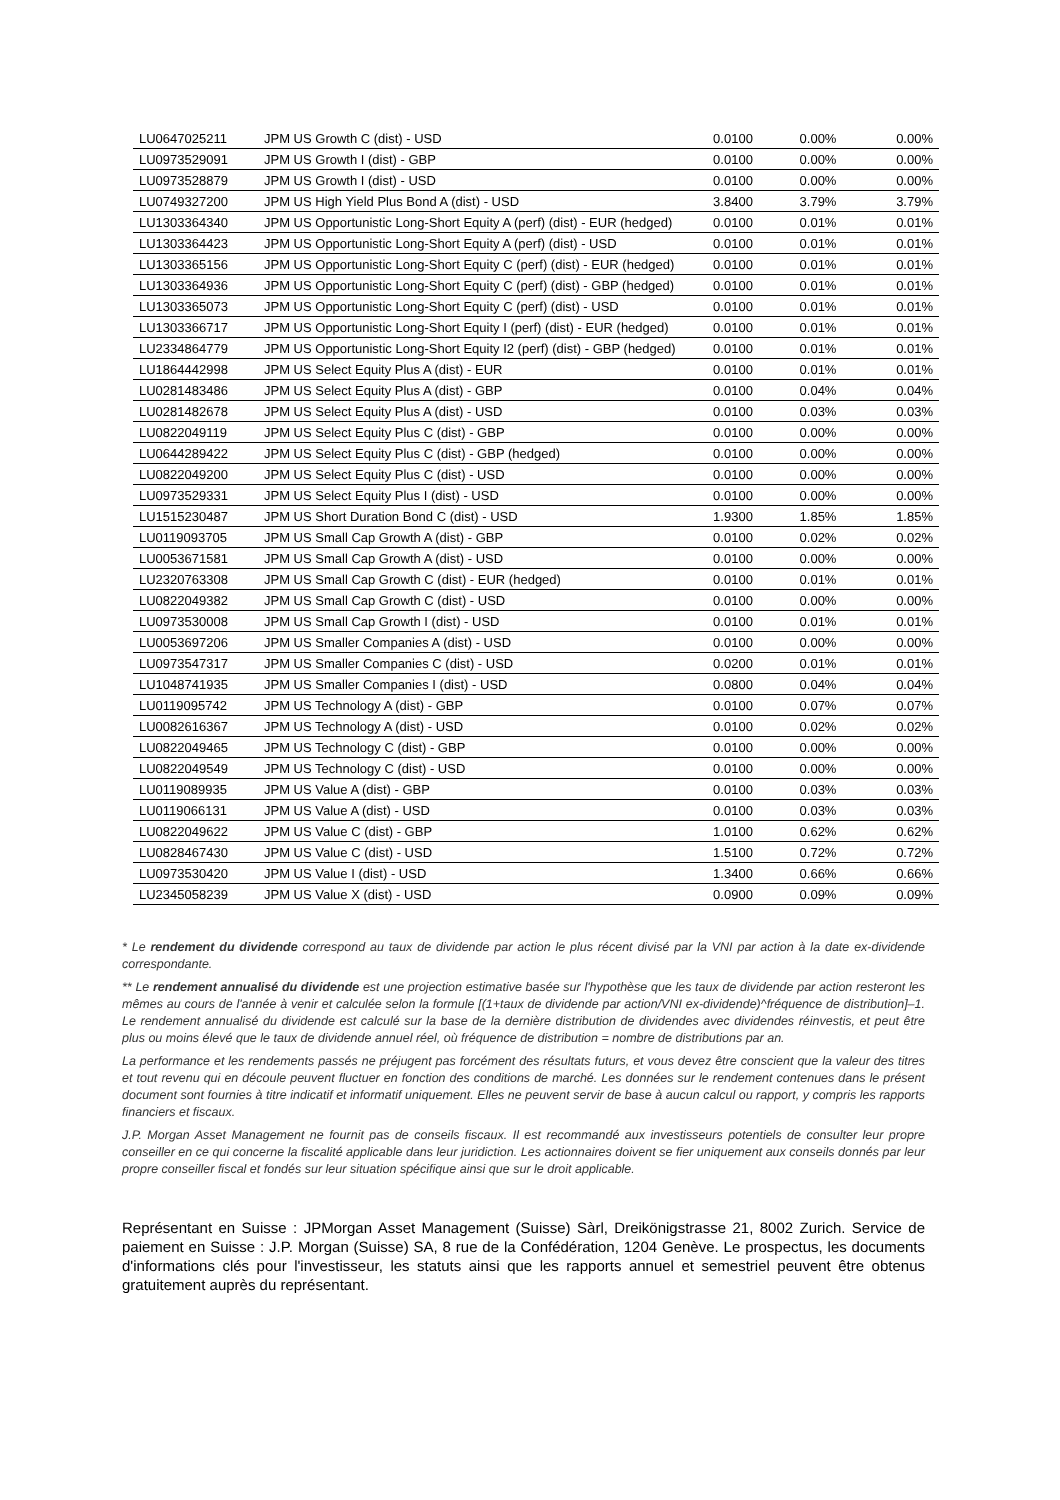| LU0647025211 | JPM US Growth C (dist) - USD | 0.0100 | 0.00% | 0.00% |
| LU0973529091 | JPM US Growth I (dist) - GBP | 0.0100 | 0.00% | 0.00% |
| LU0973528879 | JPM US Growth I (dist) - USD | 0.0100 | 0.00% | 0.00% |
| LU0749327200 | JPM US High Yield Plus Bond A (dist) - USD | 3.8400 | 3.79% | 3.79% |
| LU1303364340 | JPM US Opportunistic Long-Short Equity A (perf) (dist) - EUR (hedged) | 0.0100 | 0.01% | 0.01% |
| LU1303364423 | JPM US Opportunistic Long-Short Equity A (perf) (dist) - USD | 0.0100 | 0.01% | 0.01% |
| LU1303365156 | JPM US Opportunistic Long-Short Equity C (perf) (dist) - EUR (hedged) | 0.0100 | 0.01% | 0.01% |
| LU1303364936 | JPM US Opportunistic Long-Short Equity C (perf) (dist) - GBP (hedged) | 0.0100 | 0.01% | 0.01% |
| LU1303365073 | JPM US Opportunistic Long-Short Equity C (perf) (dist) - USD | 0.0100 | 0.01% | 0.01% |
| LU1303366717 | JPM US Opportunistic Long-Short Equity I (perf) (dist) - EUR (hedged) | 0.0100 | 0.01% | 0.01% |
| LU2334864779 | JPM US Opportunistic Long-Short Equity I2 (perf) (dist) - GBP (hedged) | 0.0100 | 0.01% | 0.01% |
| LU1864442998 | JPM US Select Equity Plus A (dist) - EUR | 0.0100 | 0.01% | 0.01% |
| LU0281483486 | JPM US Select Equity Plus A (dist) - GBP | 0.0100 | 0.04% | 0.04% |
| LU0281482678 | JPM US Select Equity Plus A (dist) - USD | 0.0100 | 0.03% | 0.03% |
| LU0822049119 | JPM US Select Equity Plus C (dist) - GBP | 0.0100 | 0.00% | 0.00% |
| LU0644289422 | JPM US Select Equity Plus C (dist) - GBP (hedged) | 0.0100 | 0.00% | 0.00% |
| LU0822049200 | JPM US Select Equity Plus C (dist) - USD | 0.0100 | 0.00% | 0.00% |
| LU0973529331 | JPM US Select Equity Plus I (dist) - USD | 0.0100 | 0.00% | 0.00% |
| LU1515230487 | JPM US Short Duration Bond C (dist) - USD | 1.9300 | 1.85% | 1.85% |
| LU0119093705 | JPM US Small Cap Growth A (dist) - GBP | 0.0100 | 0.02% | 0.02% |
| LU0053671581 | JPM US Small Cap Growth A (dist) - USD | 0.0100 | 0.00% | 0.00% |
| LU2320763308 | JPM US Small Cap Growth C (dist) - EUR (hedged) | 0.0100 | 0.01% | 0.01% |
| LU0822049382 | JPM US Small Cap Growth C (dist) - USD | 0.0100 | 0.00% | 0.00% |
| LU0973530008 | JPM US Small Cap Growth I (dist) - USD | 0.0100 | 0.01% | 0.01% |
| LU0053697206 | JPM US Smaller Companies A (dist) - USD | 0.0100 | 0.00% | 0.00% |
| LU0973547317 | JPM US Smaller Companies C (dist) - USD | 0.0200 | 0.01% | 0.01% |
| LU1048741935 | JPM US Smaller Companies I (dist) - USD | 0.0800 | 0.04% | 0.04% |
| LU0119095742 | JPM US Technology A (dist) - GBP | 0.0100 | 0.07% | 0.07% |
| LU0082616367 | JPM US Technology A (dist) - USD | 0.0100 | 0.02% | 0.02% |
| LU0822049465 | JPM US Technology C (dist) - GBP | 0.0100 | 0.00% | 0.00% |
| LU0822049549 | JPM US Technology C (dist) - USD | 0.0100 | 0.00% | 0.00% |
| LU0119089935 | JPM US Value A (dist) - GBP | 0.0100 | 0.03% | 0.03% |
| LU0119066131 | JPM US Value A (dist) - USD | 0.0100 | 0.03% | 0.03% |
| LU0822049622 | JPM US Value C (dist) - GBP | 1.0100 | 0.62% | 0.62% |
| LU0828467430 | JPM US Value C (dist) - USD | 1.5100 | 0.72% | 0.72% |
| LU0973530420 | JPM US Value I (dist) - USD | 1.3400 | 0.66% | 0.66% |
| LU2345058239 | JPM US Value X (dist) - USD | 0.0900 | 0.09% | 0.09% |
* Le rendement du dividende correspond au taux de dividende par action le plus récent divisé par la VNI par action à la date ex-dividende correspondante.
** Le rendement annualisé du dividende est une projection estimative basée sur l'hypothèse que les taux de dividende par action resteront les mêmes au cours de l'année à venir et calculée selon la formule [(1+taux de dividende par action/VNI ex-dividende)^fréquence de distribution]–1. Le rendement annualisé du dividende est calculé sur la base de la dernière distribution de dividendes avec dividendes réinvestis, et peut être plus ou moins élevé que le taux de dividende annuel réel, où fréquence de distribution = nombre de distributions par an.
La performance et les rendements passés ne préjugent pas forcément des résultats futurs, et vous devez être conscient que la valeur des titres et tout revenu qui en découle peuvent fluctuer en fonction des conditions de marché. Les données sur le rendement contenues dans le présent document sont fournies à titre indicatif et informatif uniquement. Elles ne peuvent servir de base à aucun calcul ou rapport, y compris les rapports financiers et fiscaux.
J.P. Morgan Asset Management ne fournit pas de conseils fiscaux. Il est recommandé aux investisseurs potentiels de consulter leur propre conseiller en ce qui concerne la fiscalité applicable dans leur juridiction. Les actionnaires doivent se fier uniquement aux conseils donnés par leur propre conseiller fiscal et fondés sur leur situation spécifique ainsi que sur le droit applicable.
Représentant en Suisse : JPMorgan Asset Management (Suisse) Sàrl, Dreikönigstrasse 21, 8002 Zurich. Service de paiement en Suisse : J.P. Morgan (Suisse) SA, 8 rue de la Confédération, 1204 Genève. Le prospectus, les documents d'informations clés pour l'investisseur, les statuts ainsi que les rapports annuel et semestriel peuvent être obtenus gratuitement auprès du représentant.